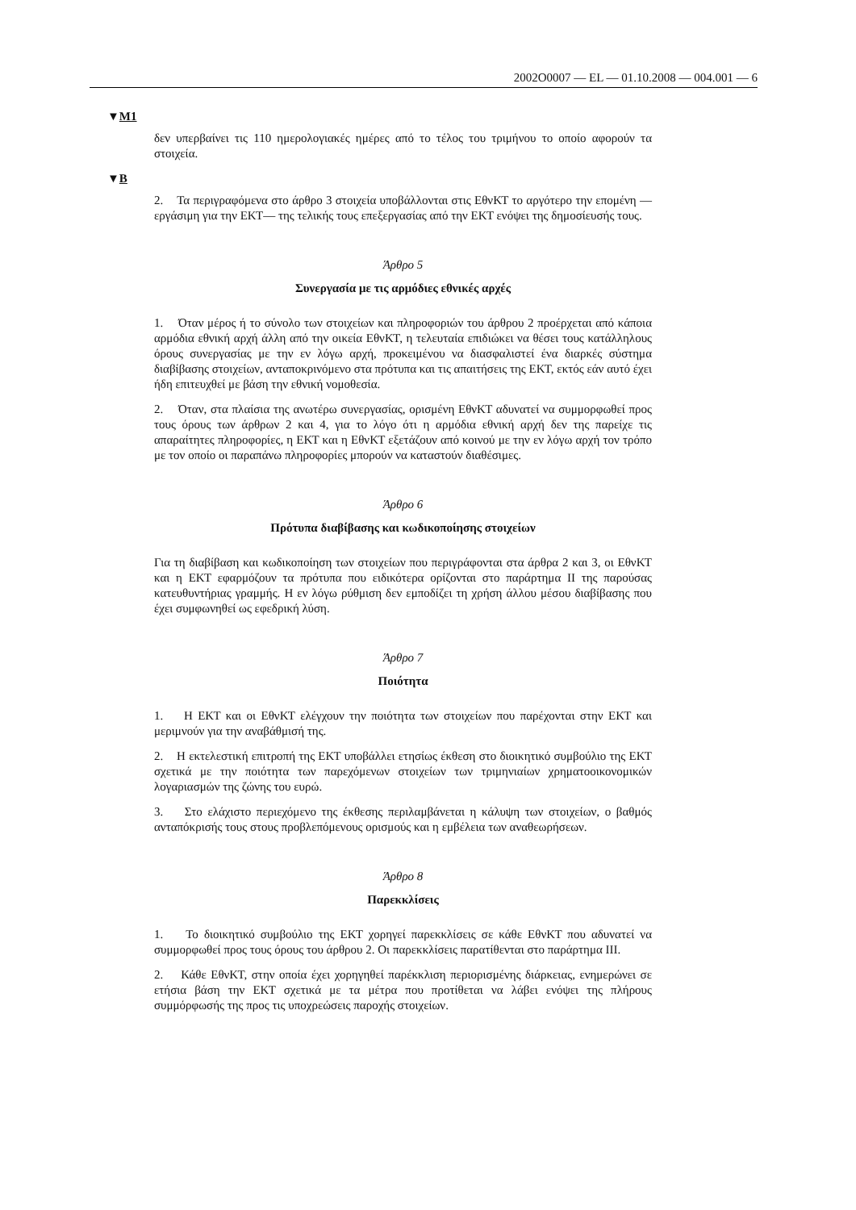2002O0007 — EL — 01.10.2008 — 004.001 — 6
▼M1
δεν υπερβαίνει τις 110 ημερολογιακές ημέρες από το τέλος του τριμήνου το οποίο αφορούν τα στοιχεία.
▼B
2. Τα περιγραφόμενα στο άρθρο 3 στοιχεία υποβάλλονται στις ΕθνΚΤ το αργότερο την επομένη —εργάσιμη για την ΕΚΤ— της τελικής τους επεξεργασίας από την ΕΚΤ ενόψει της δημοσίευσής τους.
Άρθρο 5
Συνεργασία με τις αρμόδιες εθνικές αρχές
1. Όταν μέρος ή το σύνολο των στοιχείων και πληροφοριών του άρθρου 2 προέρχεται από κάποια αρμόδια εθνική αρχή άλλη από την οικεία ΕθνΚΤ, η τελευταία επιδιώκει να θέσει τους κατάλληλους όρους συνεργασίας με την εν λόγω αρχή, προκειμένου να διασφαλιστεί ένα διαρκές σύστημα διαβίβασης στοιχείων, ανταποκρινόμενο στα πρότυπα και τις απαιτήσεις της ΕΚΤ, εκτός εάν αυτό έχει ήδη επιτευχθεί με βάση την εθνική νομοθεσία.
2. Όταν, στα πλαίσια της ανωτέρω συνεργασίας, ορισμένη ΕθνΚΤ αδυνατεί να συμμορφωθεί προς τους όρους των άρθρων 2 και 4, για το λόγο ότι η αρμόδια εθνική αρχή δεν της παρείχε τις απαραίτητες πληροφορίες, η ΕΚΤ και η ΕθνΚΤ εξετάζουν από κοινού με την εν λόγω αρχή τον τρόπο με τον οποίο οι παραπάνω πληροφορίες μπορούν να καταστούν διαθέσιμες.
Άρθρο 6
Πρότυπα διαβίβασης και κωδικοποίησης στοιχείων
Για τη διαβίβαση και κωδικοποίηση των στοιχείων που περιγράφονται στα άρθρα 2 και 3, οι ΕθνΚΤ και η ΕΚΤ εφαρμόζουν τα πρότυπα που ειδικότερα ορίζονται στο παράρτημα ΙΙ της παρούσας κατευθυντήριας γραμμής. Η εν λόγω ρύθμιση δεν εμποδίζει τη χρήση άλλου μέσου διαβίβασης που έχει συμφωνηθεί ως εφεδρική λύση.
Άρθρο 7
Ποιότητα
1. Η ΕΚΤ και οι ΕθνΚΤ ελέγχουν την ποιότητα των στοιχείων που παρέχονται στην ΕΚΤ και μεριμνούν για την αναβάθμισή της.
2. Η εκτελεστική επιτροπή της ΕΚΤ υποβάλλει ετησίως έκθεση στο διοικητικό συμβούλιο της ΕΚΤ σχετικά με την ποιότητα των παρεχόμενων στοιχείων των τριμηνιαίων χρηματοοικονομικών λογαριασμών της ζώνης του ευρώ.
3. Στο ελάχιστο περιεχόμενο της έκθεσης περιλαμβάνεται η κάλυψη των στοιχείων, ο βαθμός ανταπόκρισής τους στους προβλεπόμενους ορισμούς και η εμβέλεια των αναθεωρήσεων.
Άρθρο 8
Παρεκκλίσεις
1. Το διοικητικό συμβούλιο της ΕΚΤ χορηγεί παρεκκλίσεις σε κάθε ΕθνΚΤ που αδυνατεί να συμμορφωθεί προς τους όρους του άρθρου 2. Οι παρεκκλίσεις παρατίθενται στο παράρτημα ΙΙΙ.
2. Κάθε ΕθνΚΤ, στην οποία έχει χορηγηθεί παρέκκλιση περιορισμένης διάρκειας, ενημερώνει σε ετήσια βάση την ΕΚΤ σχετικά με τα μέτρα που προτίθεται να λάβει ενόψει της πλήρους συμμόρφωσής της προς τις υποχρεώσεις παροχής στοιχείων.